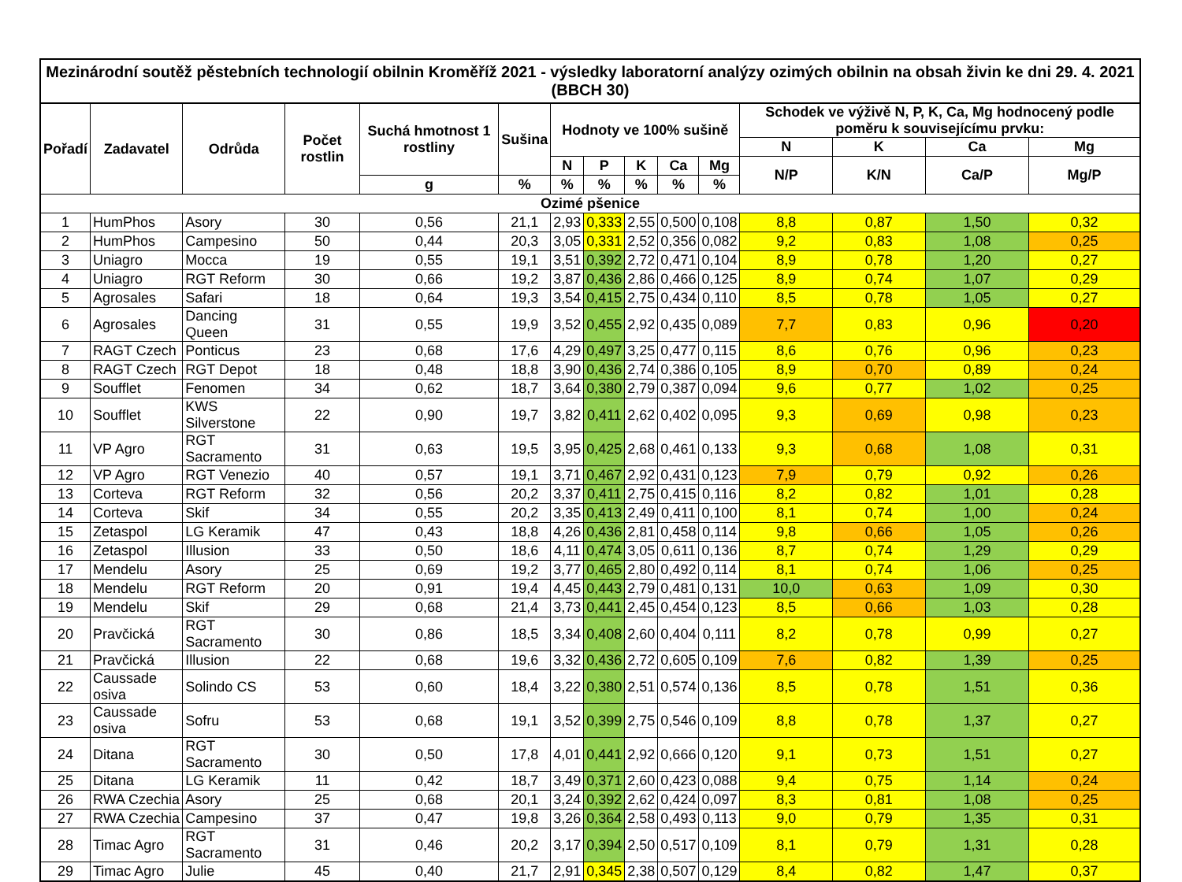| Mezinárodní soutěž pěstebních technologií obilnin Kroměříž 2021 - výsledky laboratorní analýzy ozimých obilnin na obsah živin ke dni 29. 4. 2021 (BBCH 30) | | | | | | | | | | | | | | |
| --- | --- | --- | --- | --- | --- | --- | --- | --- | --- | --- | --- | --- | --- | --- |
| Pořadí | Zadavatel | Odrůda | Počet rostlin | Suchá hmotnost 1 rostliny | Sušina | Hodnoty ve 100% sušině | | | | | Schodek ve výživě N, P, K, Ca, Mg hodnocený podle poměru k souvisejícímu prvku: | | | |
| | | | | | | | | | | | N | K | Ca | Mg |
| | | | | | | N | P | K | Ca | Mg | N/P | K/N | Ca/P | Mg/P |
| | | | | g | % | % | % | % | % | % | | | | |
| Ozimé pšenice | | | | | | | | | | | | | | |
| 1 | HumPhos | Asory | 30 | 0,56 | 21,1 | 2,93 | 0,333 | 2,55 | 0,500 | 0,108 | 8,8 | 0,87 | 1,50 | 0,32 |
| 2 | HumPhos | Campesino | 50 | 0,44 | 20,3 | 3,05 | 0,331 | 2,52 | 0,356 | 0,082 | 9,2 | 0,83 | 1,08 | 0,25 |
| 3 | Uniagro | Mocca | 19 | 0,55 | 19,1 | 3,51 | 0,392 | 2,72 | 0,471 | 0,104 | 8,9 | 0,78 | 1,20 | 0,27 |
| 4 | Uniagro | RGT Reform | 30 | 0,66 | 19,2 | 3,87 | 0,436 | 2,86 | 0,466 | 0,125 | 8,9 | 0,74 | 1,07 | 0,29 |
| 5 | Agrosales | Safari | 18 | 0,64 | 19,3 | 3,54 | 0,415 | 2,75 | 0,434 | 0,110 | 8,5 | 0,78 | 1,05 | 0,27 |
| 6 | Agrosales | Dancing Queen | 31 | 0,55 | 19,9 | 3,52 | 0,455 | 2,92 | 0,435 | 0,089 | 7,7 | 0,83 | 0,96 | 0,20 |
| 7 | RAGT Czech | Ponticus | 23 | 0,68 | 17,6 | 4,29 | 0,497 | 3,25 | 0,477 | 0,115 | 8,6 | 0,76 | 0,96 | 0,23 |
| 8 | RAGT Czech | RGT Depot | 18 | 0,48 | 18,8 | 3,90 | 0,436 | 2,74 | 0,386 | 0,105 | 8,9 | 0,70 | 0,89 | 0,24 |
| 9 | Soufflet | Fenomen | 34 | 0,62 | 18,7 | 3,64 | 0,380 | 2,79 | 0,387 | 0,094 | 9,6 | 0,77 | 1,02 | 0,25 |
| 10 | Soufflet | KWS Silverstone | 22 | 0,90 | 19,7 | 3,82 | 0,411 | 2,62 | 0,402 | 0,095 | 9,3 | 0,69 | 0,98 | 0,23 |
| 11 | VP Agro | RGT Sacramento | 31 | 0,63 | 19,5 | 3,95 | 0,425 | 2,68 | 0,461 | 0,133 | 9,3 | 0,68 | 1,08 | 0,31 |
| 12 | VP Agro | RGT Venezio | 40 | 0,57 | 19,1 | 3,71 | 0,467 | 2,92 | 0,431 | 0,123 | 7,9 | 0,79 | 0,92 | 0,26 |
| 13 | Corteva | RGT Reform | 32 | 0,56 | 20,2 | 3,37 | 0,411 | 2,75 | 0,415 | 0,116 | 8,2 | 0,82 | 1,01 | 0,28 |
| 14 | Corteva | Skif | 34 | 0,55 | 20,2 | 3,35 | 0,413 | 2,49 | 0,411 | 0,100 | 8,1 | 0,74 | 1,00 | 0,24 |
| 15 | Zetaspol | LG Keramik | 47 | 0,43 | 18,8 | 4,26 | 0,436 | 2,81 | 0,458 | 0,114 | 9,8 | 0,66 | 1,05 | 0,26 |
| 16 | Zetaspol | Illusion | 33 | 0,50 | 18,6 | 4,11 | 0,474 | 3,05 | 0,611 | 0,136 | 8,7 | 0,74 | 1,29 | 0,29 |
| 17 | Mendelu | Asory | 25 | 0,69 | 19,2 | 3,77 | 0,465 | 2,80 | 0,492 | 0,114 | 8,1 | 0,74 | 1,06 | 0,25 |
| 18 | Mendelu | RGT Reform | 20 | 0,91 | 19,4 | 4,45 | 0,443 | 2,79 | 0,481 | 0,131 | 10,0 | 0,63 | 1,09 | 0,30 |
| 19 | Mendelu | Skif | 29 | 0,68 | 21,4 | 3,73 | 0,441 | 2,45 | 0,454 | 0,123 | 8,5 | 0,66 | 1,03 | 0,28 |
| 20 | Pravčická | RGT Sacramento | 30 | 0,86 | 18,5 | 3,34 | 0,408 | 2,60 | 0,404 | 0,111 | 8,2 | 0,78 | 0,99 | 0,27 |
| 21 | Pravčická | Illusion | 22 | 0,68 | 19,6 | 3,32 | 0,436 | 2,72 | 0,605 | 0,109 | 7,6 | 0,82 | 1,39 | 0,25 |
| 22 | Caussade osiva | Solindo CS | 53 | 0,60 | 18,4 | 3,22 | 0,380 | 2,51 | 0,574 | 0,136 | 8,5 | 0,78 | 1,51 | 0,36 |
| 23 | Caussade osiva | Sofru | 53 | 0,68 | 19,1 | 3,52 | 0,399 | 2,75 | 0,546 | 0,109 | 8,8 | 0,78 | 1,37 | 0,27 |
| 24 | Ditana | RGT Sacramento | 30 | 0,50 | 17,8 | 4,01 | 0,441 | 2,92 | 0,666 | 0,120 | 9,1 | 0,73 | 1,51 | 0,27 |
| 25 | Ditana | LG Keramik | 11 | 0,42 | 18,7 | 3,49 | 0,371 | 2,60 | 0,423 | 0,088 | 9,4 | 0,75 | 1,14 | 0,24 |
| 26 | RWA Czechia | Asory | 25 | 0,68 | 20,1 | 3,24 | 0,392 | 2,62 | 0,424 | 0,097 | 8,3 | 0,81 | 1,08 | 0,25 |
| 27 | RWA Czechia | Campesino | 37 | 0,47 | 19,8 | 3,26 | 0,364 | 2,58 | 0,493 | 0,113 | 9,0 | 0,79 | 1,35 | 0,31 |
| 28 | Timac Agro | RGT Sacramento | 31 | 0,46 | 20,2 | 3,17 | 0,394 | 2,50 | 0,517 | 0,109 | 8,1 | 0,79 | 1,31 | 0,28 |
| 29 | Timac Agro | Julie | 45 | 0,40 | 21,7 | 2,91 | 0,345 | 2,38 | 0,507 | 0,129 | 8,4 | 0,82 | 1,47 | 0,37 |